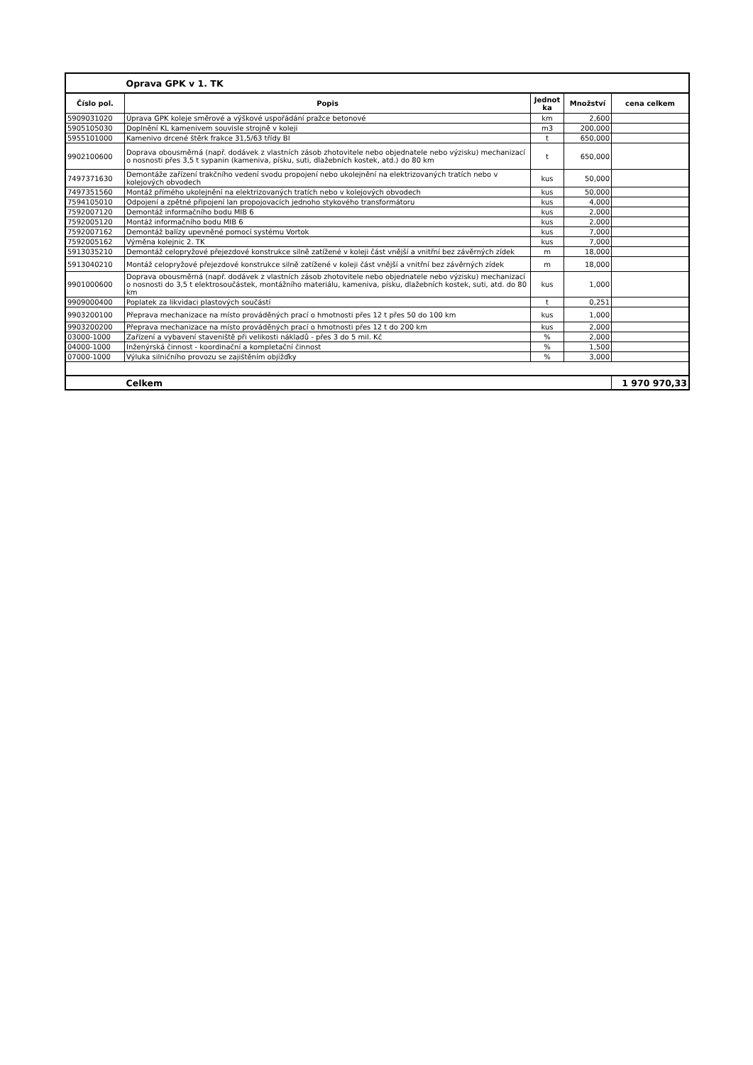| | Oprava GPK v 1. TK | | | |
| Číslo pol. | Popis | Jednot ka | Množství | cena celkem |
| 5909031020 | Úprava GPK koleje směrové a výškové uspořádání pražce betonové | km | 2,600 | |
| 5905105030 | Doplnění KL kamenivem souvisle strojně v koleji | m3 | 200,000 | |
| 5955101000 | Kamenivo drcené štěrk frakce 31,5/63 třídy BI | t | 650,000 | |
| 9902100600 | Doprava obousměrná (např. dodávek z vlastních zásob zhotovitele nebo objednatele nebo výzisku) mechanizací o nosnosti přes 3,5 t sypanin (kameniva, písku, suti, dlažebních kostek, atd.) do 80 km | t | 650,000 | |
| 7497371630 | Demontáže zařízení trakčního vedení svodu propojení nebo ukolejnění na elektrizovaných tratích nebo v kolejových obvodech | kus | 50,000 | |
| 7497351560 | Montáž přímého ukolejnění na elektrizovaných tratích nebo v kolejových obvodech | kus | 50,000 | |
| 7594105010 | Odpojení a zpětné připojení lan propojovacích jednoho stykového transformátoru | kus | 4,000 | |
| 7592007120 | Demontáž informačního bodu MIB 6 | kus | 2,000 | |
| 7592005120 | Montáž informačního bodu MIB 6 | kus | 2,000 | |
| 7592007162 | Demontáž balízy upevněné pomocí systému Vortok | kus | 7,000 | |
| 7592005162 | Výměna kolejnic 2. TK | kus | 7,000 | |
| 5913035210 | Demontáž celopryžové přejezdové konstrukce silně zatížené v koleji část vnější a vnitřní bez závěrných zídek | m | 18,000 | |
| 5913040210 | Montáž celopryžové přejezdové konstrukce silně zatížené v koleji část vnější a vnitřní bez závěrných zídek | m | 18,000 | |
| 9901000600 | Doprava obousměrná (např. dodávek z vlastních zásob zhotovitele nebo objednatele nebo výzisku) mechanizací o nosnosti do 3,5 t elektrosoučástek, montážního materiálu, kameniva, písku, dlažebních kostek, suti, atd. do 80 km | kus | 1,000 | |
| 9909000400 | Poplatek za likvidaci plastových součástí | t | 0,251 | |
| 9903200100 | Přeprava mechanizace na místo prováděných prací o hmotnosti přes 12 t přes 50 do 100 km | kus | 1,000 | |
| 9903200200 | Přeprava mechanizace na místo prováděných prací o hmotnosti přes 12 t do 200 km | kus | 2,000 | |
| 03000-1000 | Zařízení a vybavení staveniště při velikosti nákladů - přes 3 do 5 mil. Kč | % | 2,000 | |
| 04000-1000 | Inženýrská činnost - koordinační a kompletační činnost | % | 1,500 | |
| 07000-1000 | Výluka silničního provozu se zajištěním objížďky | % | 3,000 | |
| | Celkem | | | 1 970 970,33 |